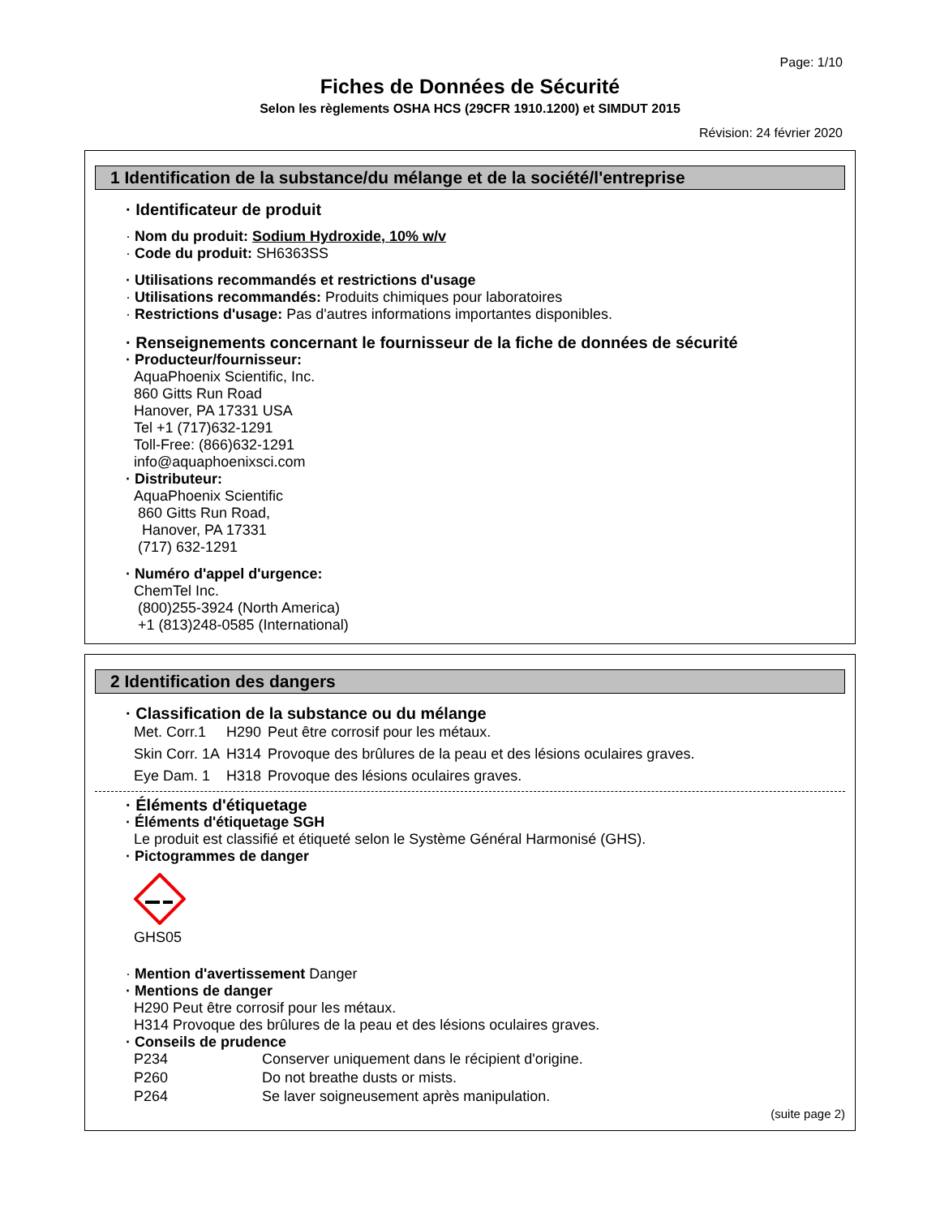Page: 1/10
Fiches de Données de Sécurité
Selon les règlements OSHA HCS (29CFR 1910.1200) et SIMDUT 2015
Révision: 24 février 2020
1 Identification de la substance/du mélange et de la société/l'entreprise
· Identificateur de produit
· Nom du produit: Sodium Hydroxide, 10% w/v
· Code du produit: SH6363SS
· Utilisations recommandés et restrictions d'usage
· Utilisations recommandés: Produits chimiques pour laboratoires
· Restrictions d'usage: Pas d'autres informations importantes disponibles.
· Renseignements concernant le fournisseur de la fiche de données de sécurité
· Producteur/fournisseur:
AquaPhoenix Scientific, Inc.
860 Gitts Run Road
Hanover, PA 17331 USA
Tel +1 (717)632-1291
Toll-Free: (866)632-1291
info@aquaphoenixsci.com
· Distributeur:
AquaPhoenix Scientific
860 Gitts Run Road,
Hanover, PA 17331
(717) 632-1291
· Numéro d'appel d'urgence:
ChemTel Inc.
(800)255-3924 (North America)
+1 (813)248-0585 (International)
2 Identification des dangers
· Classification de la substance ou du mélange
| Met. Corr.1 | H290 | Peut être corrosif pour les métaux. |
| Skin Corr. 1A | H314 | Provoque des brûlures de la peau et des lésions oculaires graves. |
| Eye Dam. 1 | H318 | Provoque des lésions oculaires graves. |
· Éléments d'étiquetage
· Éléments d'étiquetage SGH
Le produit est classifié et étiqueté selon le Système Général Harmonisé (GHS).
· Pictogrammes de danger
GHS05
· Mention d'avertissement Danger
· Mentions de danger
H290 Peut être corrosif pour les métaux.
H314 Provoque des brûlures de la peau et des lésions oculaires graves.
· Conseils de prudence
| P234 | Conserver uniquement dans le récipient d'origine. |
| P260 | Do not breathe dusts or mists. |
| P264 | Se laver soigneusement après manipulation. |
(suite page 2)